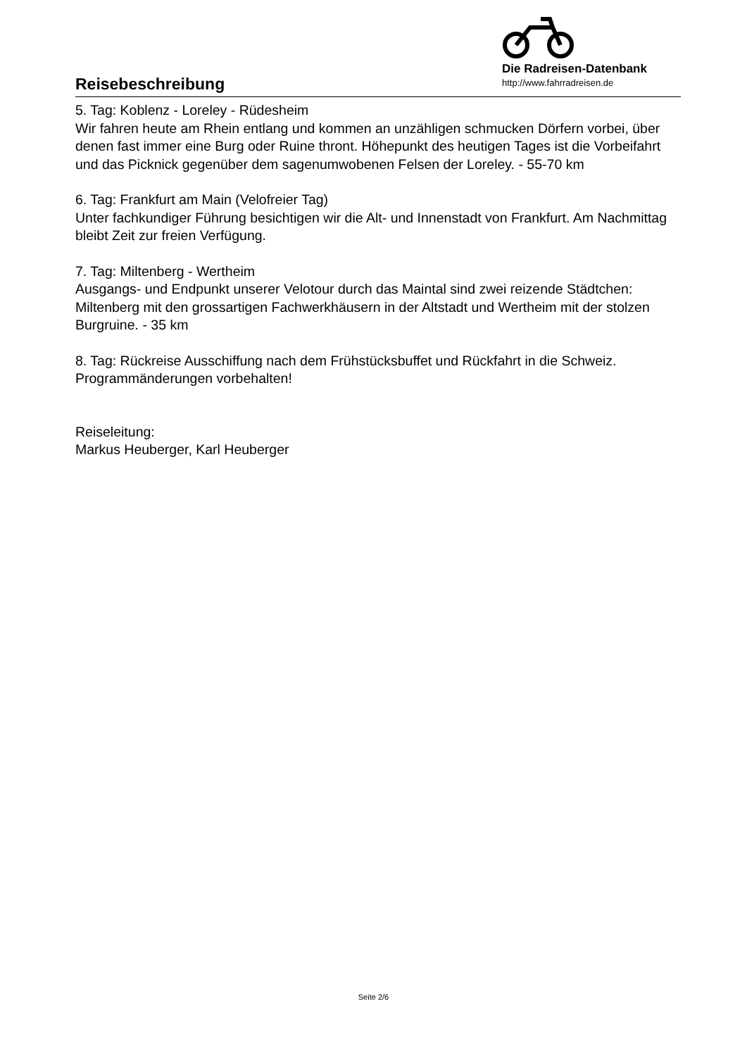Reisebeschreibung
Die Radreisen-Datenbank
http://www.fahrradreisen.de
5. Tag: Koblenz - Loreley - Rüdesheim
Wir fahren heute am Rhein entlang und kommen an unzähligen schmucken Dörfern vorbei, über denen fast immer eine Burg oder Ruine thront. Höhepunkt des heutigen Tages ist die Vorbeifahrt und das Picknick gegenüber dem sagenumwobenen Felsen der Loreley. - 55-70 km
6. Tag: Frankfurt am Main (Velofreier Tag)
Unter fachkundiger Führung besichtigen wir die Alt- und Innenstadt von Frankfurt. Am Nachmittag bleibt Zeit zur freien Verfügung.
7. Tag: Miltenberg - Wertheim
Ausgangs- und Endpunkt unserer Velotour durch das Maintal sind zwei reizende Städtchen: Miltenberg mit den grossartigen Fachwerkhäusern in der Altstadt und Wertheim mit der stolzen Burgruine. - 35 km
8. Tag: Rückreise Ausschiffung nach dem Frühstücksbuffet und Rückfahrt in die Schweiz.
Programmänderungen vorbehalten!
Reiseleitung:
Markus Heuberger, Karl Heuberger
Seite 2/6